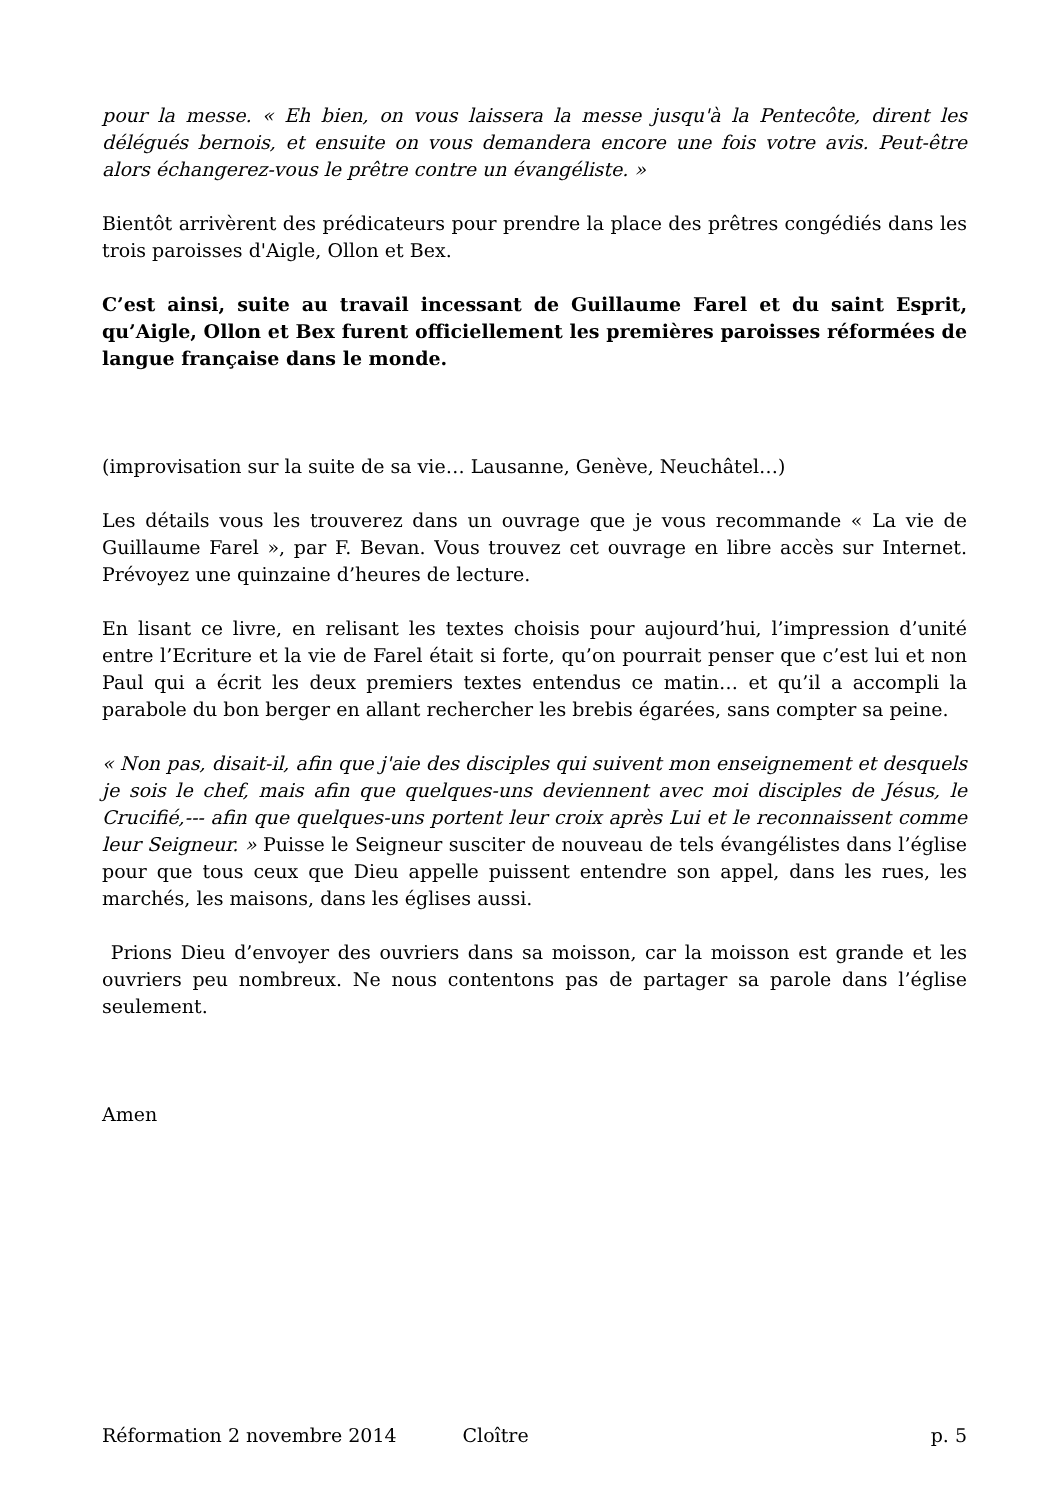pour la messe. « Eh bien, on vous laissera la messe jusqu'à la Pentecôte, dirent les délégués bernois, et ensuite on vous demandera encore une fois votre avis. Peut-être alors échangerez-vous le prêtre contre un évangéliste. »
Bientôt arrivèrent des prédicateurs pour prendre la place des prêtres congédiés dans les trois paroisses d'Aigle, Ollon et Bex.
C’est ainsi, suite au travail incessant de Guillaume Farel et du saint Esprit, qu’Aigle, Ollon et Bex furent officiellement les premières paroisses réformées de langue française dans le monde.
(improvisation sur la suite de sa vie… Lausanne, Genève, Neuchâtel…)
Les détails vous les trouverez dans un ouvrage que je vous recommande « La vie de Guillaume Farel », par F. Bevan. Vous trouvez cet ouvrage en libre accès sur Internet. Prévoyez une quinzaine d’heures de lecture.
En lisant ce livre, en relisant les textes choisis pour aujourd’hui, l’impression d’unité entre l’Ecriture et la vie de Farel était si forte, qu’on pourrait penser que c’est lui et non Paul qui a écrit les deux premiers textes entendus ce matin… et qu’il a accompli la parabole du bon berger en allant rechercher les brebis égarées, sans compter sa peine.
« Non pas, disait-il, afin que j'aie des disciples qui suivent mon enseignement et desquels je sois le chef, mais afin que quelques-uns deviennent avec moi disciples de Jésus, le Crucifié,--- afin que quelques-uns portent leur croix après Lui et le reconnaissent comme leur Seigneur. » Puisse le Seigneur susciter de nouveau de tels évangélistes dans l’église pour que tous ceux que Dieu appelle puissent entendre son appel, dans les rues, les marchés, les maisons, dans les églises aussi.
Prions Dieu d’envoyer des ouvriers dans sa moisson, car la moisson est grande et les ouvriers peu nombreux. Ne nous contentons pas de partager sa parole dans l’église seulement.
Amen
Réformation 2 novembre 2014 Cloître p. 5